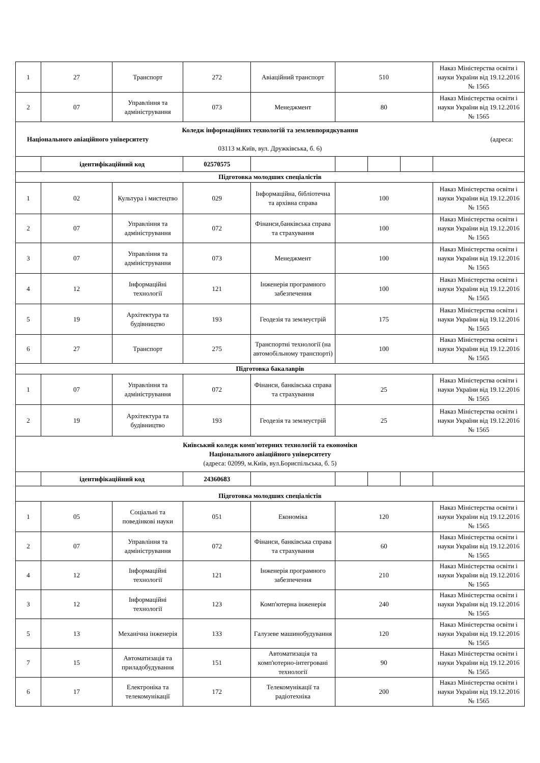| 1 | 27 | Транспорт | 272 | Авіаційний транспорт | 510 | | | Наказ Міністерства освіти і науки України від 19.12.2016 № 1565 |
| 2 | 07 | Управління та адміністрування | 073 | Менеджмент | 80 | | | Наказ Міністерства освіти і науки України від 19.12.2016 № 1565 |
| Коледж інформаційних технологій та землевпорядкування Національного авіаційного університету (адреса: 03113 м.Київ, вул. Дружківська, б. 6) | | | | | | | | |
| | ідентифікаційний код | | 02570575 | | | | | |
| Підготовка молодших спеціалістів | | | | | | | | |
| 1 | 02 | Культура і мистецтво | 029 | Інформаційна, бібліотечна та архівна справа | 100 | | | Наказ Міністерства освіти і науки України від 19.12.2016 № 1565 |
| 2 | 07 | Управління та адміністрування | 072 | Фінанси,банківська справа та страхування | 100 | | | Наказ Міністерства освіти і науки України від 19.12.2016 № 1565 |
| 3 | 07 | Управління та адміністрування | 073 | Менеджмент | 100 | | | Наказ Міністерства освіти і науки України від 19.12.2016 № 1565 |
| 4 | 12 | Інформаційні технології | 121 | Інженерія програмного забезпечення | 100 | | | Наказ Міністерства освіти і науки України від 19.12.2016 № 1565 |
| 5 | 19 | Архітектура та будівництво | 193 | Геодезія та землеустрій | 175 | | | Наказ Міністерства освіти і науки України від 19.12.2016 № 1565 |
| 6 | 27 | Транспорт | 275 | Транспортні технології (на автомобільному транспорті) | 100 | | | Наказ Міністерства освіти і науки України від 19.12.2016 № 1565 |
| Підготовка бакалаврів | | | | | | | | |
| 1 | 07 | Управління та адміністрування | 072 | Фінанси, банківська справа та страхування | 25 | | | Наказ Міністерства освіти і науки України від 19.12.2016 № 1565 |
| 2 | 19 | Архітектура та будівництво | 193 | Геодезія та землеустрій | 25 | | | Наказ Міністерства освіти і науки України від 19.12.2016 № 1565 |
| Київський коледж комп'ютерних технологій та економіки Національного авіаційного університету (адреса: 02099, м.Київ, вул.Бориспільська, б. 5) | | | | | | | | |
| | ідентифікаційний код | | 24360683 | | | | | |
| Підготовка молодших спеціалістів | | | | | | | | |
| 1 | 05 | Соціальні та поведінкові науки | 051 | Економіка | 120 | | | Наказ Міністерства освіти і науки України від 19.12.2016 № 1565 |
| 2 | 07 | Управління та адміністрування | 072 | Фінанси, банківська справа та страхування | 60 | | | Наказ Міністерства освіти і науки України від 19.12.2016 № 1565 |
| 4 | 12 | Інформаційні технології | 121 | Інженерія програмного забезпечення | 210 | | | Наказ Міністерства освіти і науки України від 19.12.2016 № 1565 |
| 3 | 12 | Інформаційні технології | 123 | Комп'ютерна інженерія | 240 | | | Наказ Міністерства освіти і науки України від 19.12.2016 № 1565 |
| 5 | 13 | Механічна інженерія | 133 | Галузеве машинобудування | 120 | | | Наказ Міністерства освіти і науки України від 19.12.2016 № 1565 |
| 7 | 15 | Автоматизація та приладобудування | 151 | Автоматизація та комп'ютерно-інтегровані технології | 90 | | | Наказ Міністерства освіти і науки України від 19.12.2016 № 1565 |
| 6 | 17 | Електроніка та телекомунікації | 172 | Телекомунікації та радіотехніка | 200 | | | Наказ Міністерства освіти і науки України від 19.12.2016 № 1565 |